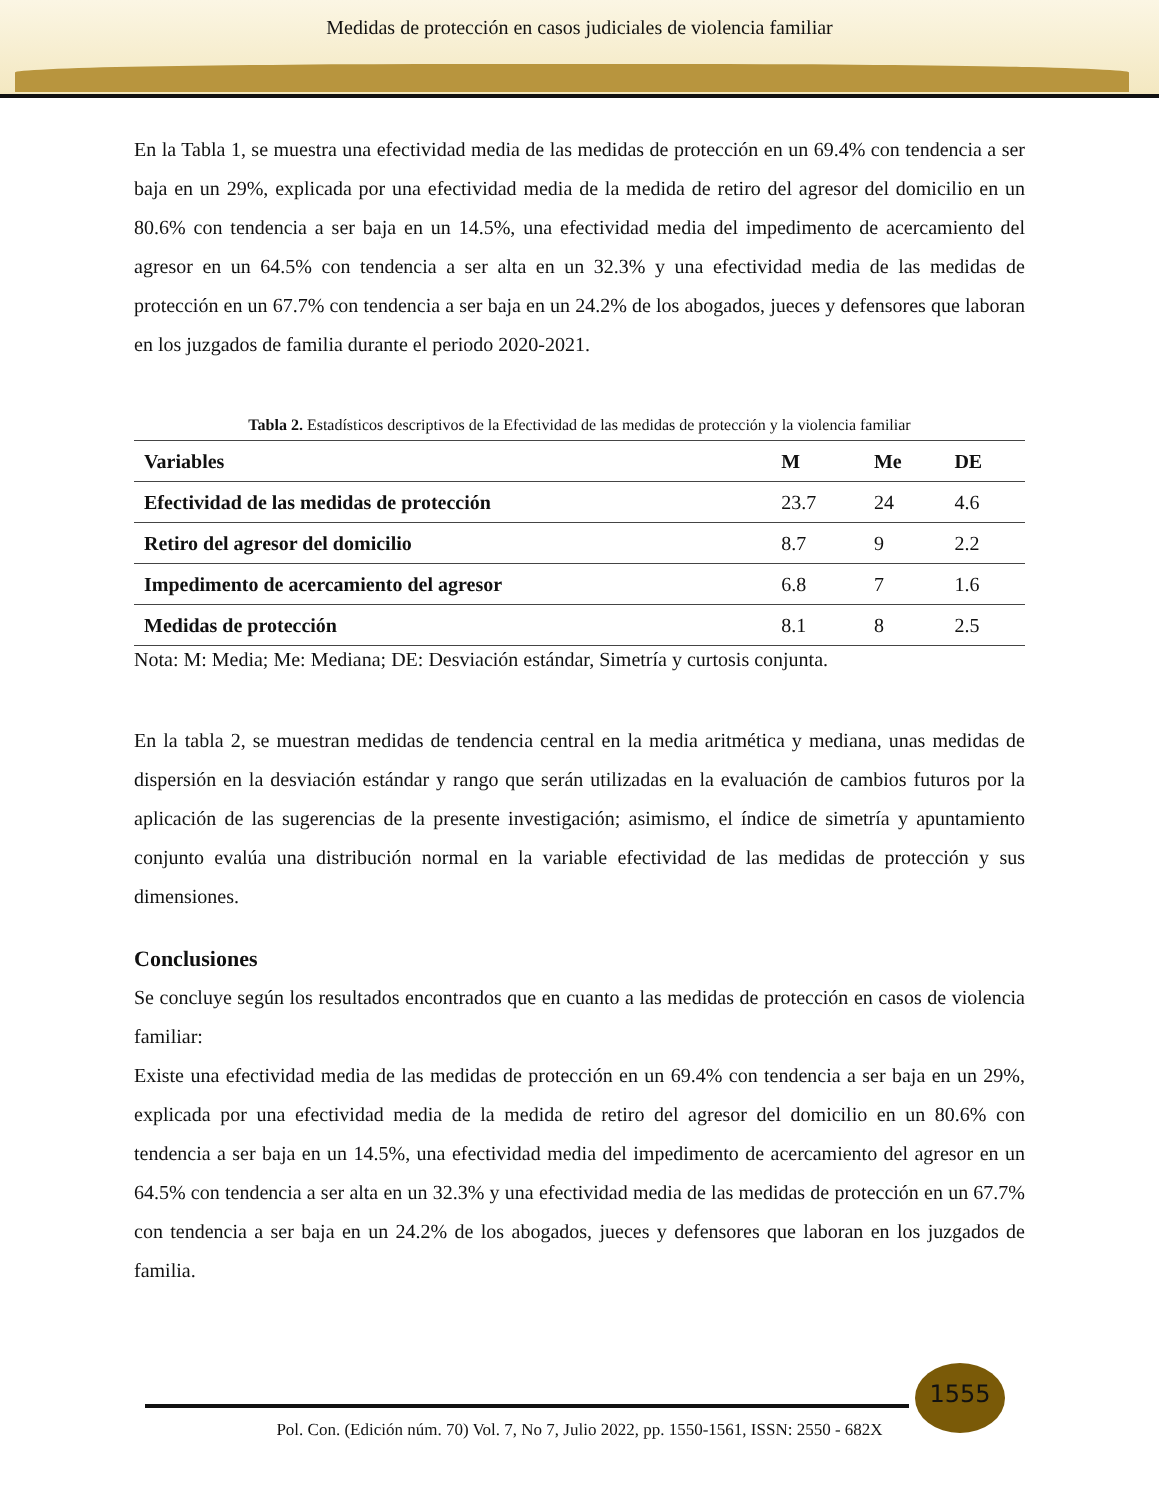Medidas de protección en casos judiciales de violencia familiar
En la Tabla 1, se muestra una efectividad media de las medidas de protección en un 69.4% con tendencia a ser baja en un 29%, explicada por una efectividad media de la medida de retiro del agresor del domicilio en un 80.6% con tendencia a ser baja en un 14.5%, una efectividad media del impedimento de acercamiento del agresor en un 64.5% con tendencia a ser alta en un 32.3% y una efectividad media de las medidas de protección en un 67.7% con tendencia a ser baja en un 24.2% de los abogados, jueces y defensores que laboran en los juzgados de familia durante el periodo 2020-2021.
Tabla 2. Estadísticos descriptivos de la Efectividad de las medidas de protección y la violencia familiar
| Variables | M | Me | DE |
| --- | --- | --- | --- |
| Efectividad de las medidas de protección | 23.7 | 24 | 4.6 |
| Retiro del agresor del domicilio | 8.7 | 9 | 2.2 |
| Impedimento de acercamiento del agresor | 6.8 | 7 | 1.6 |
| Medidas de protección | 8.1 | 8 | 2.5 |
Nota: M: Media; Me: Mediana; DE: Desviación estándar, Simetría y curtosis conjunta.
En la tabla 2, se muestran medidas de tendencia central en la media aritmética y mediana, unas medidas de dispersión en la desviación estándar y rango que serán utilizadas en la evaluación de cambios futuros por la aplicación de las sugerencias de la presente investigación; asimismo, el índice de simetría y apuntamiento conjunto evalúa una distribución normal en la variable efectividad de las medidas de protección y sus dimensiones.
Conclusiones
Se concluye según los resultados encontrados que en cuanto a las medidas de protección en casos de violencia familiar:
Existe una efectividad media de las medidas de protección en un 69.4% con tendencia a ser baja en un 29%, explicada por una efectividad media de la medida de retiro del agresor del domicilio en un 80.6% con tendencia a ser baja en un 14.5%, una efectividad media del impedimento de acercamiento del agresor en un 64.5% con tendencia a ser alta en un 32.3% y una efectividad media de las medidas de protección en un 67.7% con tendencia a ser baja en un 24.2% de los abogados, jueces y defensores que laboran en los juzgados de familia.
1555
Pol. Con. (Edición núm. 70) Vol. 7, No 7, Julio 2022, pp. 1550-1561, ISSN: 2550 - 682X